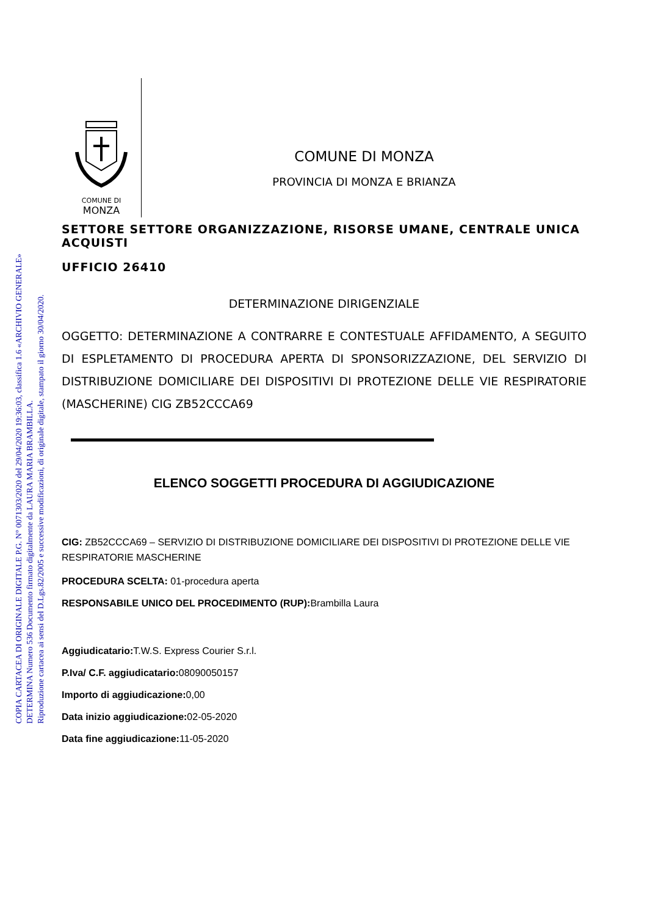COPIA CARTACEA DI ORIGINALE DIGITALE P.G. N° 0071303/2020 del 29/04/2020 19:36:03, classifica 1.6 «ARCHIVIO GENERALE»
DETERMINA Numero 536 Documento firmato digitalmente da LAURA MARIA BRAMBILLA.
Riproduzione cartacea ai sensi del D.Lgs.82/2005 e successive modificazioni, di originale digitale, stampato il giorno 30/04/2020.
COMUNE DI
MONZA
COMUNE DI MONZA
PROVINCIA DI MONZA E BRIANZA
SETTORE SETTORE ORGANIZZAZIONE, RISORSE UMANE, CENTRALE UNICA ACQUISTI
UFFICIO 26410
DETERMINAZIONE DIRIGENZIALE
OGGETTO: DETERMINAZIONE A CONTRARRE E CONTESTUALE AFFIDAMENTO, A SEGUITO DI ESPLETAMENTO DI PROCEDURA APERTA DI SPONSORIZZAZIONE, DEL SERVIZIO DI DISTRIBUZIONE DOMICILIARE DEI DISPOSITIVI DI PROTEZIONE DELLE VIE RESPIRATORIE (MASCHERINE) CIG ZB52CCCA69
ELENCO SOGGETTI PROCEDURA DI AGGIUDICAZIONE
CIG: ZB52CCCA69 – SERVIZIO DI DISTRIBUZIONE DOMICILIARE DEI DISPOSITIVI DI PROTEZIONE DELLE VIE RESPIRATORIE MASCHERINE
PROCEDURA SCELTA: 01-procedura aperta
RESPONSABILE UNICO DEL PROCEDIMENTO (RUP): Brambilla Laura
Aggiudicatario: T.W.S. Express Courier S.r.l.
P.Iva/ C.F. aggiudicatario: 08090050157
Importo di aggiudicazione: 0,00
Data inizio aggiudicazione: 02-05-2020
Data fine aggiudicazione: 11-05-2020